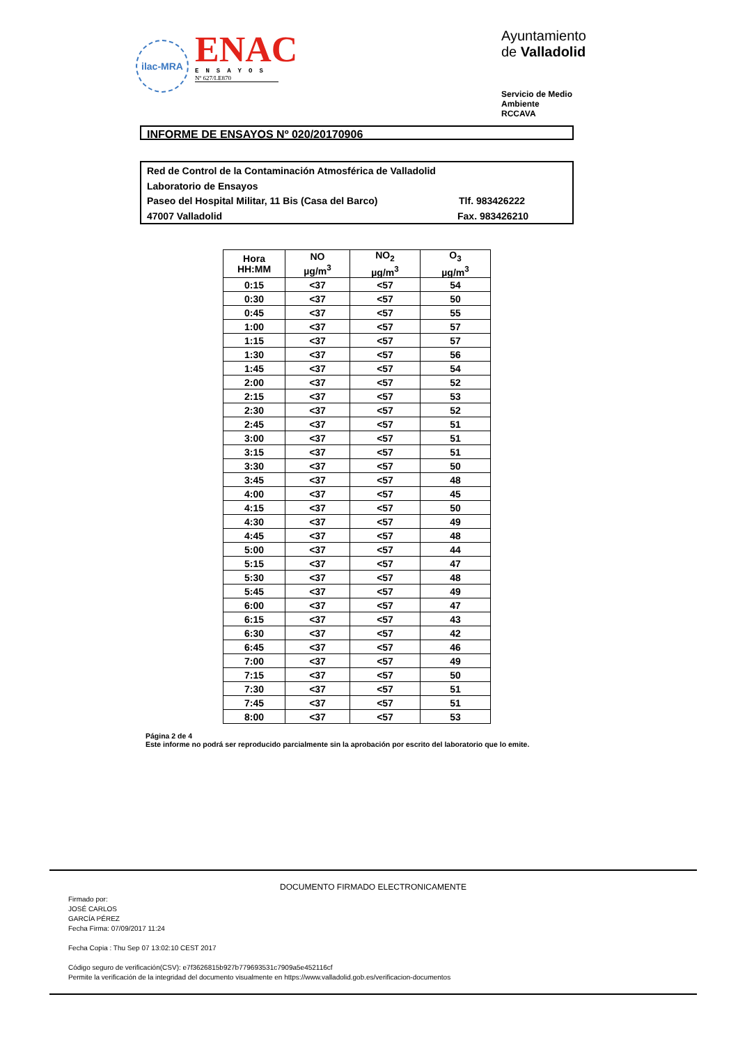ilac-MRA
ENAC
ENSAYOS
Nº 627/LE870
Ayuntamiento de Valladolid
Servicio de Medio Ambiente
RCCAVA
INFORME DE ENSAYOS Nº 020/20170906
Red de Control de la Contaminación Atmosférica de Valladolid
Laboratorio de Ensayos
Paseo del Hospital Militar, 11 Bis (Casa del Barco) Tlf. 983426222
47007 Valladolid Fax. 983426210
| Hora HH:MM | NO µg/m<sup>3</sup> | NO<sub>2</sub> µg/m<sup>3</sup> | O<sub>3</sub> µg/m<sup>3</sup> |
| --- | --- | --- | --- |
| 0:15 | <37 | <57 | 54 |
| 0:30 | <37 | <57 | 50 |
| 0:45 | <37 | <57 | 55 |
| 1:00 | <37 | <57 | 57 |
| 1:15 | <37 | <57 | 57 |
| 1:30 | <37 | <57 | 56 |
| 1:45 | <37 | <57 | 54 |
| 2:00 | <37 | <57 | 52 |
| 2:15 | <37 | <57 | 53 |
| 2:30 | <37 | <57 | 52 |
| 2:45 | <37 | <57 | 51 |
| 3:00 | <37 | <57 | 51 |
| 3:15 | <37 | <57 | 51 |
| 3:30 | <37 | <57 | 50 |
| 3:45 | <37 | <57 | 48 |
| 4:00 | <37 | <57 | 45 |
| 4:15 | <37 | <57 | 50 |
| 4:30 | <37 | <57 | 49 |
| 4:45 | <37 | <57 | 48 |
| 5:00 | <37 | <57 | 44 |
| 5:15 | <37 | <57 | 47 |
| 5:30 | <37 | <57 | 48 |
| 5:45 | <37 | <57 | 49 |
| 6:00 | <37 | <57 | 47 |
| 6:15 | <37 | <57 | 43 |
| 6:30 | <37 | <57 | 42 |
| 6:45 | <37 | <57 | 46 |
| 7:00 | <37 | <57 | 49 |
| 7:15 | <37 | <57 | 50 |
| 7:30 | <37 | <57 | 51 |
| 7:45 | <37 | <57 | 51 |
| 8:00 | <37 | <57 | 53 |
Página 2 de 4
Este informe no podrá ser reproducido parcialmente sin la aprobación por escrito del laboratorio que lo emite.
DOCUMENTO FIRMADO ELECTRONICAMENTE
Firmado por:
JOSÉ CARLOS
GARCÍA PÉREZ
Fecha Firma: 07/09/2017 11:24
Fecha Copia : Thu Sep 07 13:02:10 CEST 2017
Código seguro de verificación(CSV): e7f3626815b927b779693531c7909a5e452116cf
Permite la verificación de la integridad del documento visualmente en https://www.valladolid.gob.es/verificacion-documentos